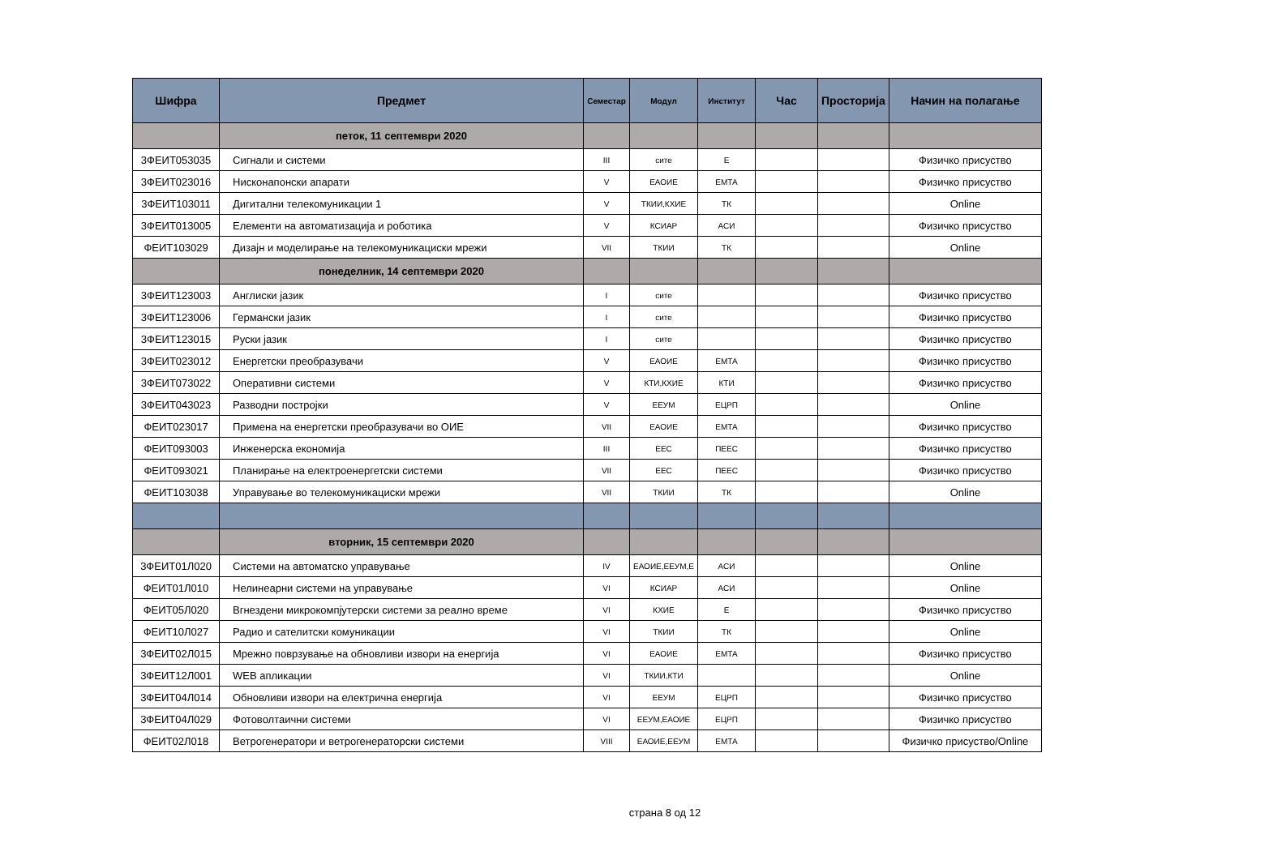| Шифра | Предмет | Семестар | Модул | Институт | Час | Просторија | Начин на полагање |
| --- | --- | --- | --- | --- | --- | --- | --- |
| | петок, 11 септември 2020 | | | | | | |
| 3ФЕИТ053035 | Сигнали и системи | III | сите | Е | | | Физичко присуство |
| 3ФЕИТ023016 | Нисконапонски апарати | V | ЕАОИЕ | ЕМТА | | | Физичко присуство |
| 3ФЕИТ103011 | Дигитални телекомуникации 1 | V | ТКИИ,КХИЕ | ТК | | | Online |
| 3ФЕИТ013005 | Елементи на автоматизација и роботика | V | КСИАР | АСИ | | | Физичко присуство |
| ФЕИТ103029 | Дизајн и моделирање на телекомуникациски мрежи | VII | ТКИИ | ТК | | | Online |
| | понеделник, 14 септември 2020 | | | | | | |
| 3ФЕИТ123003 | Англиски јазик | I | сите | | | | Физичко присуство |
| 3ФЕИТ123006 | Германски јазик | I | сите | | | | Физичко присуство |
| 3ФЕИТ123015 | Руски јазик | I | сите | | | | Физичко присуство |
| 3ФЕИТ023012 | Енергетски преобразувачи | V | ЕАОИЕ | ЕМТА | | | Физичко присуство |
| 3ФЕИТ073022 | Оперативни системи | V | КТИ,КХИЕ | КТИ | | | Физичко присуство |
| 3ФЕИТ043023 | Разводни постројки | V | ЕЕУМ | ЕЦРП | | | Online |
| ФЕИТ023017 | Примена на енергетски преобразувачи во ОИЕ | VII | ЕАОИЕ | ЕМТА | | | Физичко присуство |
| ФЕИТ093003 | Инженерска економија | III | ЕЕС | ПЕЕС | | | Физичко присуство |
| ФЕИТ093021 | Планирање на електроенергетски системи | VII | ЕЕС | ПЕЕС | | | Физичко присуство |
| ФЕИТ103038 | Управување во телекомуникациски мрежи | VII | ТКИИ | ТК | | | Online |
| | вторник, 15 септември 2020 | | | | | | |
| 3ФЕИТ01Л020 | Системи на автоматско управување | IV | ЕАОИЕ,ЕЕУМ,Е | АСИ | | | Online |
| ФЕИТ01Л010 | Нелинеарни системи на управување | VI | КСИАР | АСИ | | | Online |
| ФЕИТ05Л020 | Вгнездени микрокомпјутерски системи за реално време | VI | КХИЕ | Е | | | Физичко присуство |
| ФЕИТ10Л027 | Радио и сателитски комуникации | VI | ТКИИ | ТК | | | Online |
| 3ФЕИТ02Л015 | Мрежно поврзување на обновливи извори на енергија | VI | ЕАОИЕ | ЕМТА | | | Физичко присуство |
| 3ФЕИТ12Л001 | WEB апликации | VI | ТКИИ,КТИ | | | | Online |
| 3ФЕИТ04Л014 | Обновливи извори на електрична енергија | VI | ЕЕУМ | ЕЦРП | | | Физичко присуство |
| 3ФЕИТ04Л029 | Фотоволтаични системи | VI | ЕЕУМ,ЕАОИЕ | ЕЦРП | | | Физичко присуство |
| ФЕИТ02Л018 | Ветрогенератори и ветрогенераторски системи | VIII | ЕАОИЕ,ЕЕУМ | ЕМТА | | | Физичко присуство/Online |
страна 8 од 12